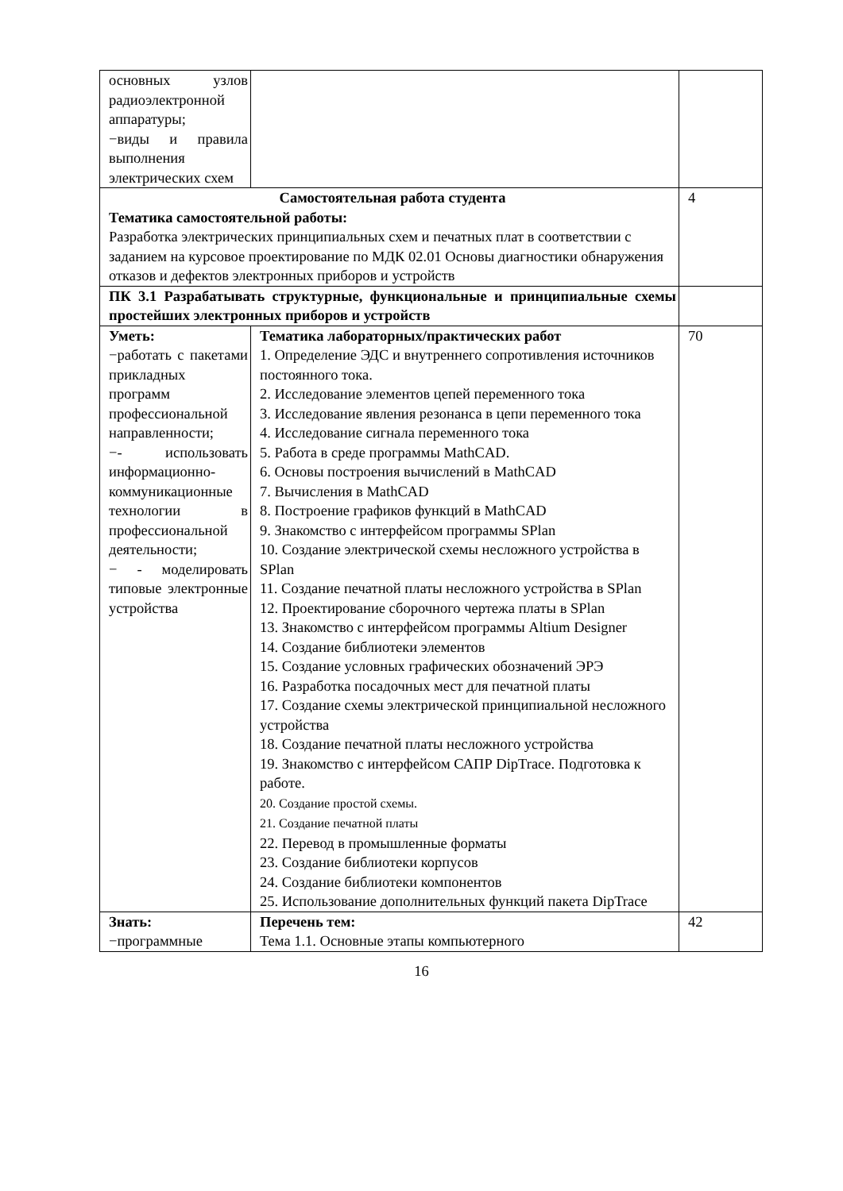| основных узлов радиоэлектронной аппаратуры; −виды и правила выполнения электрических схем | | |
| Самостоятельная работа студента Тематика самостоятельной работы: Разработка электрических принципиальных схем и печатных плат в соответствии с заданием на курсовое проектирование по МДК 02.01 Основы диагностики обнаружения отказов и дефектов электронных приборов и устройств | | 4 |
| ПК 3.1 Разрабатывать структурные, функциональные и принципиальные схемы простейших электронных приборов и устройств | | |
| Уметь: −работать с пакетами прикладных программ профессиональной направленности; −- использовать информационно-коммуникационные технологии в профессиональной деятельности; − - моделировать типовые электронные устройства | Тематика лабораторных/практических работ 1. Определение ЭДС и внутреннего сопротивления источников постоянного тока. 2. Исследование элементов цепей переменного тока 3. Исследование явления резонанса в цепи переменного тока 4. Исследование сигнала переменного тока 5. Работа в среде программы MathCAD. 6. Основы построения вычислений в MathCAD 7. Вычисления в MathCAD 8. Построение графиков функций в MathCAD 9. Знакомство с интерфейсом программы SPlan 10. Создание электрической схемы несложного устройства в SPlan 11. Создание печатной платы несложного устройства в SPlan 12. Проектирование сборочного чертежа платы в SPlan 13. Знакомство с интерфейсом программы Altium Designer 14. Создание библиотеки элементов 15. Создание условных графических обозначений ЭРЭ 16. Разработка посадочных мест для печатной платы 17. Создание схемы электрической принципиальной несложного устройства 18. Создание печатной платы несложного устройства 19. Знакомство с интерфейсом САПР DipTrace. Подготовка к работе. 20. Создание простой схемы. 21. Создание печатной платы 22. Перевод в промышленные форматы 23. Создание библиотеки корпусов 24. Создание библиотеки компонентов 25. Использование дополнительных функций пакета DipTrace | 70 |
| Знать: −программные | Перечень тем: Тема 1.1. Основные этапы компьютерного | 42 |
16